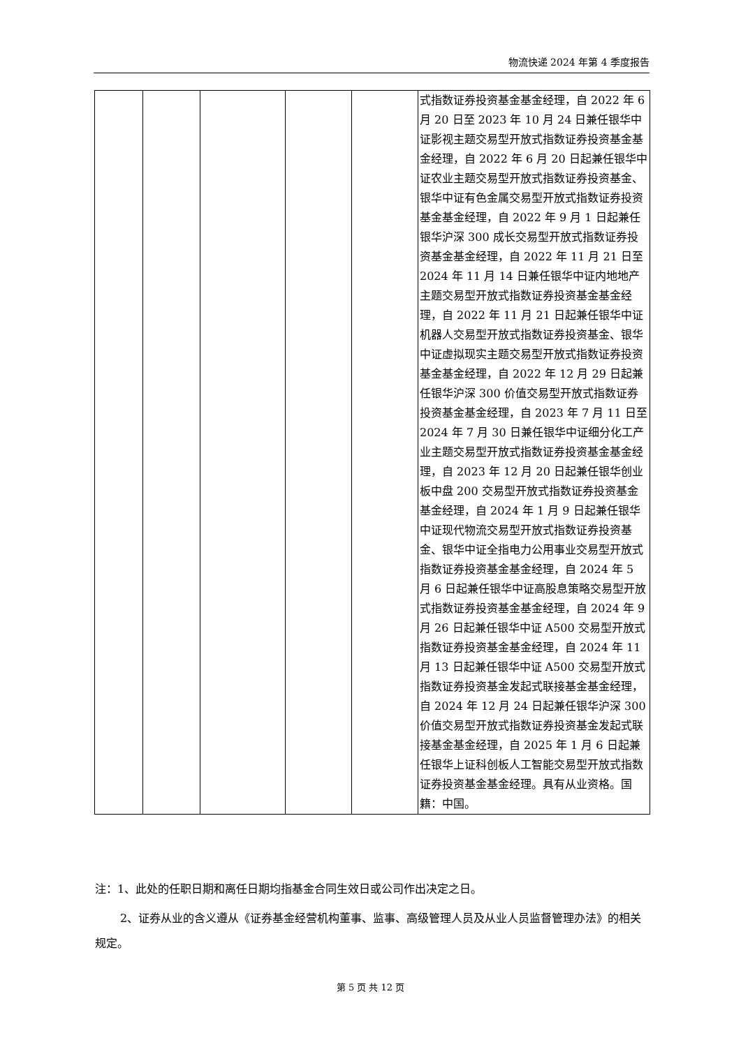物流快递 2024 年第 4 季度报告
| | | | | | 式指数证券投资基金基金经理，自 2022 年 6 月 20 日至 2023 年 10 月 24 日兼任银华中证影视主题交易型开放式指数证券投资基金基金经理，自 2022 年 6 月 20 日起兼任银华中证农业主题交易型开放式指数证券投资基金、银华中证有色金属交易型开放式指数证券投资基金基金经理，自 2022 年 9 月 1 日起兼任银华沪深 300 成长交易型开放式指数证券投资基金基金经理，自 2022 年 11 月 21 日至 2024 年 11 月 14 日兼任银华中证内地地产主题交易型开放式指数证券投资基金基金经理，自 2022 年 11 月 21 日起兼任银华中证机器人交易型开放式指数证券投资基金、银华中证虚拟现实主题交易型开放式指数证券投资基金基金经理，自 2022 年 12 月 29 日起兼任银华沪深 300 价值交易型开放式指数证券投资基金基金经理，自 2023 年 7 月 11 日至 2024 年 7 月 30 日兼任银华中证细分化工产业主题交易型开放式指数证券投资基金基金经理，自 2023 年 12 月 20 日起兼任银华创业板中盘 200 交易型开放式指数证券投资基金基金经理，自 2024 年 1 月 9 日起兼任银华中证现代物流交易型开放式指数证券投资基金、银华中证全指电力公用事业交易型开放式指数证券投资基金基金经理，自 2024 年 5 月 6 日起兼任银华中证高股息策略交易型开放式指数证券投资基金基金经理，自 2024 年 9 月 26 日起兼任银华中证 A500 交易型开放式指数证券投资基金基金经理，自 2024 年 11 月 13 日起兼任银华中证 A500 交易型开放式指数证券投资基金发起式联接基金基金经理，自 2024 年 12 月 24 日起兼任银华沪深 300 价值交易型开放式指数证券投资基金发起式联接基金基金经理，自 2025 年 1 月 6 日起兼任银华上证科创板人工智能交易型开放式指数证券投资基金基金经理。具有从业资格。国籍：中国。 |
注：1、此处的任职日期和离任日期均指基金合同生效日或公司作出决定之日。
2、证券从业的含义遵从《证券基金经营机构董事、监事、高级管理人员及从业人员监督管理办法》的相关规定。
第 5 页 共 12 页